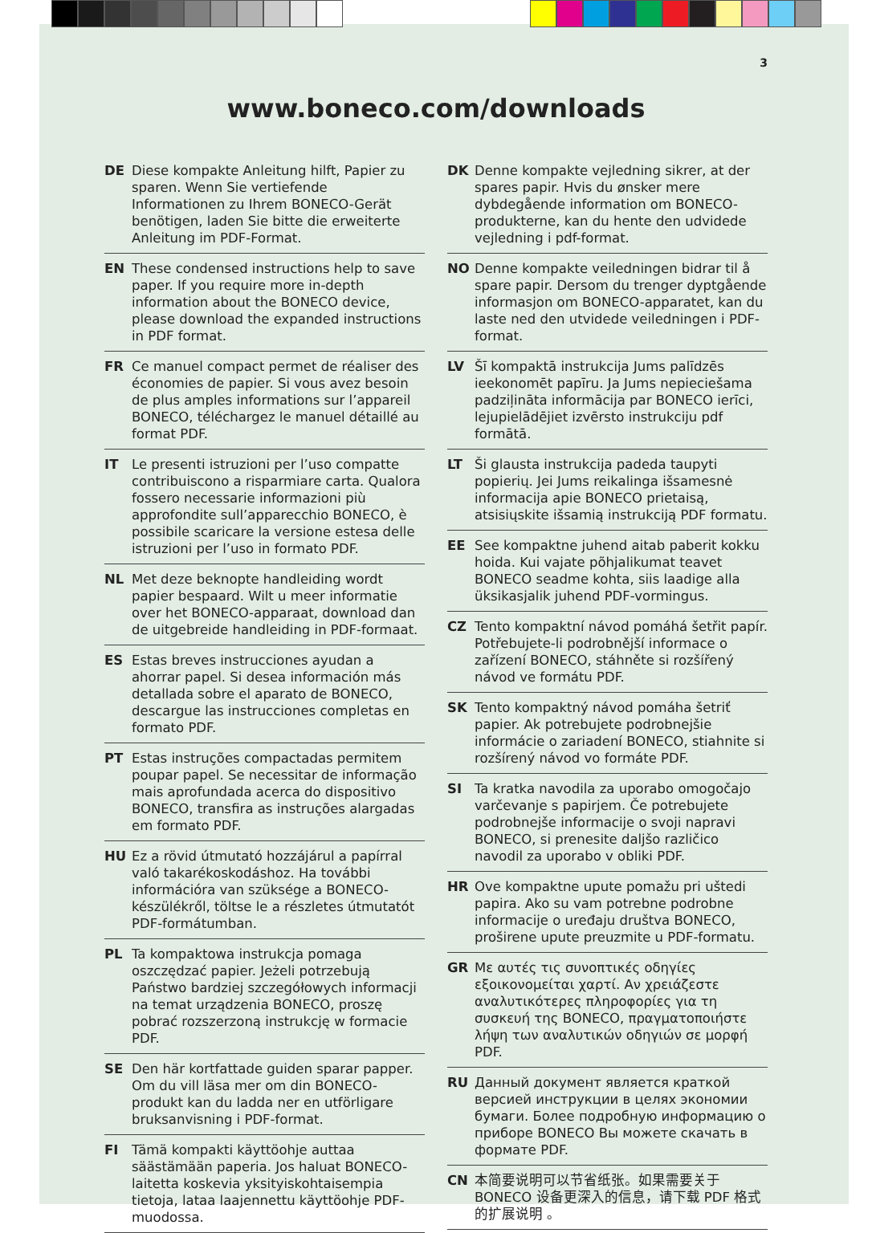3
www.boneco.com/downloads
DE Diese kompakte Anleitung hilft, Papier zu sparen. Wenn Sie vertiefende Informationen zu Ihrem BONECO-Gerät benötigen, laden Sie bitte die erweiterte Anleitung im PDF-Format.
EN These condensed instructions help to save paper. If you require more in-depth information about the BONECO device, please download the expanded instructions in PDF format.
FR Ce manuel compact permet de réaliser des économies de papier. Si vous avez besoin de plus amples informations sur l’appareil BONECO, téléchargez le manuel détaillé au format PDF.
IT Le presenti istruzioni per l’uso compatte contribuiscono a risparmiare carta. Qualora fossero necessarie informazioni più approfondite sull’apparecchio BONECO, è possibile scaricare la versione estesa delle istruzioni per l’uso in formato PDF.
NL Met deze beknopte handleiding wordt papier bespaard. Wilt u meer informatie over het BONECO-apparaat, download dan de uitgebreide handleiding in PDF-formaat.
ES Estas breves instrucciones ayudan a ahorrar papel. Si desea información más detallada sobre el aparato de BONECO, descargue las instrucciones completas en formato PDF.
PT Estas instruções compactadas permitem poupar papel. Se necessitar de informação mais aprofundada acerca do dispositivo BONECO, transfira as instruções alargadas em formato PDF.
HU Ez a rövid útmutató hozzájárul a papírral való takarékoskodáshoz. Ha további információra van szüksége a BONECO-készülékről, töltse le a részletes útmutatót PDF-formátumban.
PL Ta kompaktowa instrukcja pomaga oszczędzać papier. Jeżeli potrzebują Państwo bardziej szczegółowych informacji na temat urządzenia BONECO, proszę pobrać rozszerzoną instrukcję w formacie PDF.
SE Den här kortfattade guiden sparar papper. Om du vill läsa mer om din BONECO-produkt kan du ladda ner en utförligare bruksanvisning i PDF-format.
FI Tämä kompakti käyttöohje auttaa säästämään paperia. Jos haluat BONECO-laitetta koskevia yksityiskohtaisempia tietoja, lataa laajennettu käyttöohje PDF-muodossa.
DK Denne kompakte vejledning sikrer, at der spares papir. Hvis du ønsker mere dybdegående information om BONECO-produkterne, kan du hente den udvidede vejledning i pdf-format.
NO Denne kompakte veiledningen bidrar til å spare papir. Dersom du trenger dyptgående informasjon om BONECO-apparatet, kan du laste ned den utvidede veiledningen i PDF-format.
LV Šī kompaktā instrukcija Jums palīdzēs ieekonomēt papīru. Ja Jums nepieciešama padziļināta informācija par BONECO ierīci, lejupielādējiet izvērsto instrukciju pdf formātā.
LT Ši glausta instrukcija padeda taupyti popierių. Jei Jums reikalinga išsamesnė informacija apie BONECO prietaisą, atsisiųskite išsamią instrukciją PDF formatu.
EE See kompaktne juhend aitab paberit kokku hoida. Kui vajate põhjalikumat teavet BONECO seadme kohta, siis laadige alla üksikasjalik juhend PDF-vormingus.
CZ Tento kompaktní návod pomáhá šetřit papír. Potřebujete-li podrobnější informace o zařízení BONECO, stáhněte si rozšířený návod ve formátu PDF.
SK Tento kompaktný návod pomáha šetriť papier. Ak potrebujete podrobnejšie informácie o zariadení BONECO, stiahnite si rozšírený návod vo formáte PDF.
SI Ta kratka navodila za uporabo omogočajo varčevanje s papirjem. Če potrebujete podrobnejše informacije o svoji napravi BONECO, si prenesite daljšo različico navodil za uporabo v obliki PDF.
HR Ove kompaktne upute pomažu pri uštedi papira. Ako su vam potrebne podrobne informacije o uređaju društva BONECO, proširene upute preuzmite u PDF-formatu.
GR Με αυτές τις συνοπτικές οδηγίες εξοικονομείται χαρτί. Αν χρειάζεστε αναλυτικότερες πληροφορίες για τη συσκευή της BONECO, πραγματοποιήστε λήψη των αναλυτικών οδηγιών σε μορφή PDF.
RU Данный документ является краткой версией инструкции в целях экономии бумаги. Более подробную информацию о приборе BONECO Вы можете скачать в формате PDF.
CN 本简要说明可以节省纸张。如果需要关于 BONECO 设备更深入的信息，请下载 PDF 格式的扩展说明 。